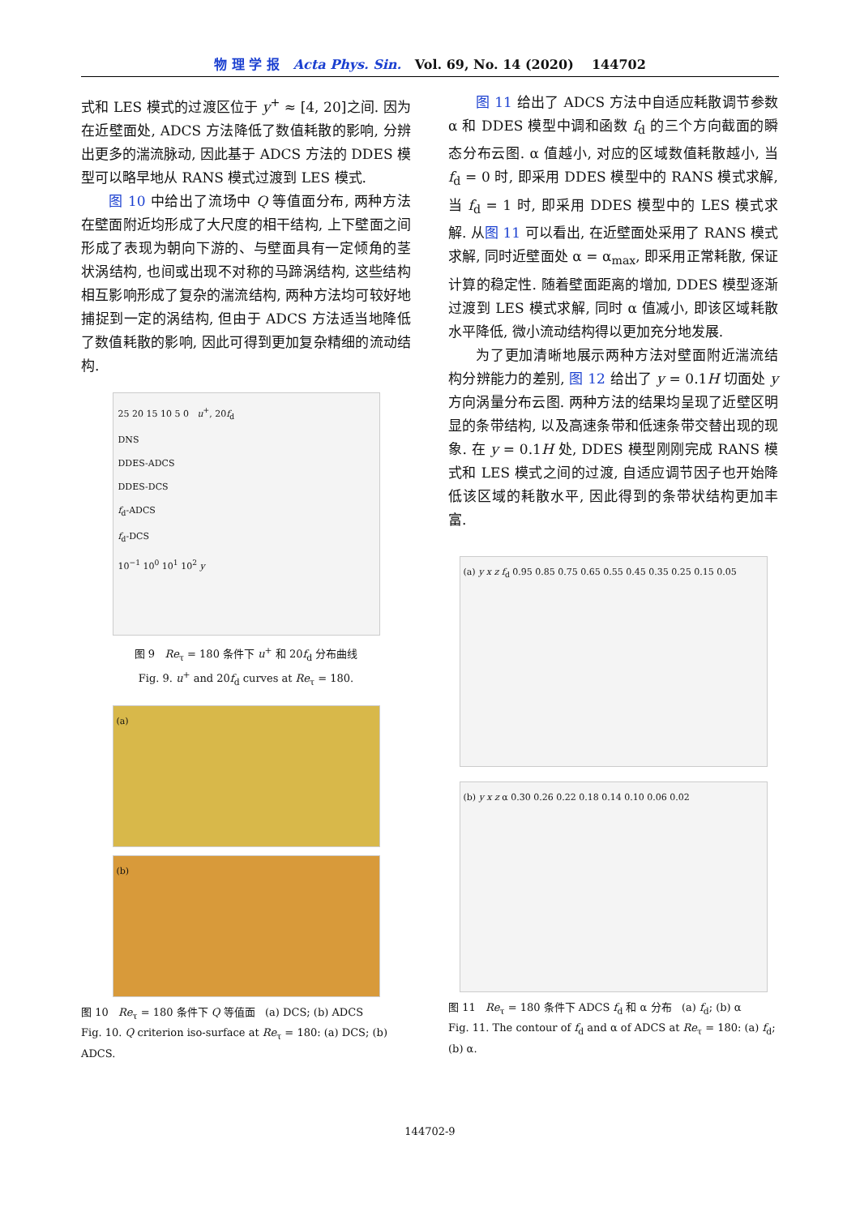物 理 学 报 Acta Phys. Sin. Vol. 69, No. 14 (2020) 144702
式和 LES 模式的过渡区位于 y<sup>+</sup> ≈ [4, 20]之间. 因为在近壁面处, ADCS 方法降低了数值耗散的影响, 分辨出更多的湍流脉动, 因此基于 ADCS 方法的 DDES 模型可以略早地从 RANS 模式过渡到 LES 模式.
图 10 中给出了流场中 Q 等值面分布, 两种方法在壁面附近均形成了大尺度的相干结构, 上下壁面之间形成了表现为朝向下游的、与壁面具有一定倾角的茎状涡结构, 也间或出现不对称的马蹄涡结构, 这些结构相互影响形成了复杂的湍流结构, 两种方法均可较好地捕捉到一定的涡结构, 但由于 ADCS 方法适当地降低了数值耗散的影响, 因此可得到更加复杂精细的流动结构.
25 20 15 10 5 0 u<sup>+</sup>, 20f<sub>d</sub>
DNS
DDES-ADCS
DDES-DCS
f<sub>d</sub>-ADCS
f<sub>d</sub>-DCS
10<sup>−1</sup> 10<sup>0</sup> 10<sup>1</sup> 10<sup>2</sup> y
图 9 Re<sub>τ</sub> = 180 条件下 u<sup>+</sup> 和 20f<sub>d</sub> 分布曲线
Fig. 9. u<sup>+</sup> and 20f<sub>d</sub> curves at Re<sub>τ</sub> = 180.
(a)
(b)
图 10 Re<sub>τ</sub> = 180 条件下 Q 等值面 (a) DCS; (b) ADCS
Fig. 10. Q criterion iso-surface at Re<sub>τ</sub> = 180: (a) DCS; (b) ADCS.
图 11 给出了 ADCS 方法中自适应耗散调节参数 α 和 DDES 模型中调和函数 f<sub>d</sub> 的三个方向截面的瞬态分布云图. α 值越小, 对应的区域数值耗散越小, 当 f<sub>d</sub> = 0 时, 即采用 DDES 模型中的 RANS 模式求解, 当 f<sub>d</sub> = 1 时, 即采用 DDES 模型中的 LES 模式求解. 从图 11 可以看出, 在近壁面处采用了 RANS 模式求解, 同时近壁面处 α = α<sub>max</sub>, 即采用正常耗散, 保证计算的稳定性. 随着壁面距离的增加, DDES 模型逐渐过渡到 LES 模式求解, 同时 α 值减小, 即该区域耗散水平降低, 微小流动结构得以更加充分地发展.
为了更加清晰地展示两种方法对壁面附近湍流结构分辨能力的差别, 图 12 给出了 y = 0.1H 切面处 y 方向涡量分布云图. 两种方法的结果均呈现了近壁区明显的条带结构, 以及高速条带和低速条带交替出现的现象. 在 y = 0.1H 处, DDES 模型刚刚完成 RANS 模式和 LES 模式之间的过渡, 自适应调节因子也开始降低该区域的耗散水平, 因此得到的条带状结构更加丰富.
(a) y x z f<sub>d</sub> 0.95 0.85 0.75 0.65 0.55 0.45 0.35 0.25 0.15 0.05
(b) y x z α 0.30 0.26 0.22 0.18 0.14 0.10 0.06 0.02
图 11 Re<sub>τ</sub> = 180 条件下 ADCS f<sub>d</sub> 和 α 分布 (a) f<sub>d</sub>; (b) α
Fig. 11. The contour of f<sub>d</sub> and α of ADCS at Re<sub>τ</sub> = 180: (a) f<sub>d</sub>; (b) α.
144702-9